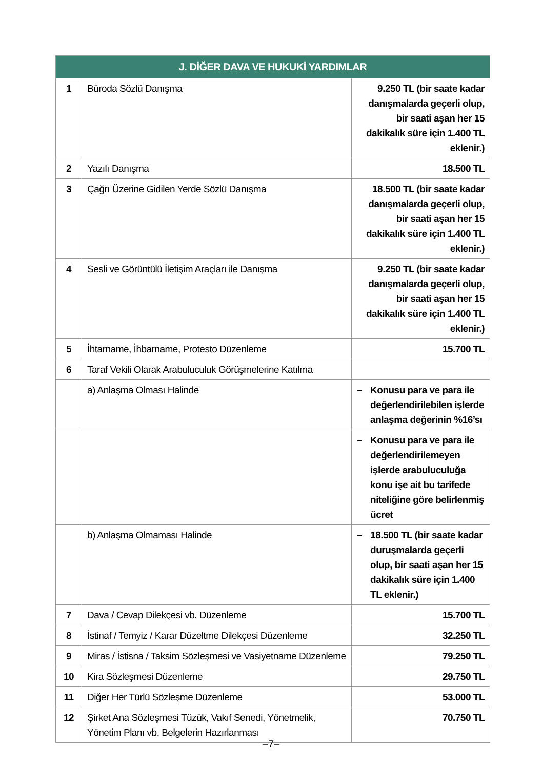| J. DİĞER DAVA VE HUKUKİ YARDIMLAR | | |
| --- | --- | --- |
| 1 | Büroda Sözlü Danışma | 9.250 TL (bir saate kadar danışmalarda geçerli olup, bir saati aşan her 15 dakikalık süre için 1.400 TL eklenir.) |
| 2 | Yazılı Danışma | 18.500 TL |
| 3 | Çağrı Üzerine Gidilen Yerde Sözlü Danışma | 18.500 TL (bir saate kadar danışmalarda geçerli olup, bir saati aşan her 15 dakikalık süre için 1.400 TL eklenir.) |
| 4 | Sesli ve Görüntülü İletişim Araçları ile Danışma | 9.250 TL (bir saate kadar danışmalarda geçerli olup, bir saati aşan her 15 dakikalık süre için 1.400 TL eklenir.) |
| 5 | İhtarname, İhbarname, Protesto Düzenleme | 15.700 TL |
| 6 | Taraf Vekili Olarak Arabuluculuk Görüşmelerine Katılma | |
| | a) Anlaşma Olması Halinde | – Konusu para ve para ile değerlendirilebilen işlerde anlaşma değerinin %16’sı |
| | | – Konusu para ve para ile değerlendirilemeyen işlerde arabuluculuğa konu işe ait bu tarifede niteliğine göre belirlenmiş ücret |
| | b) Anlaşma Olmaması Halinde | – 18.500 TL (bir saate kadar duruşmalarda geçerli olup, bir saati aşan her 15 dakikalık süre için 1.400 TL eklenir.) |
| 7 | Dava / Cevap Dilekçesi vb. Düzenleme | 15.700 TL |
| 8 | İstinaf / Temyiz / Karar Düzeltme Dilekçesi Düzenleme | 32.250 TL |
| 9 | Miras / İstisna / Taksim Sözleşmesi ve Vasiyetname Düzenleme | 79.250 TL |
| 10 | Kira Sözleşmesi Düzenleme | 29.750 TL |
| 11 | Diğer Her Türlü Sözleşme Düzenleme | 53.000 TL |
| 12 | Şirket Ana Sözleşmesi Tüzük, Vakıf Senedi, Yönetmelik, Yönetim Planı vb. Belgelerin Hazırlanması | 70.750 TL |
–7–